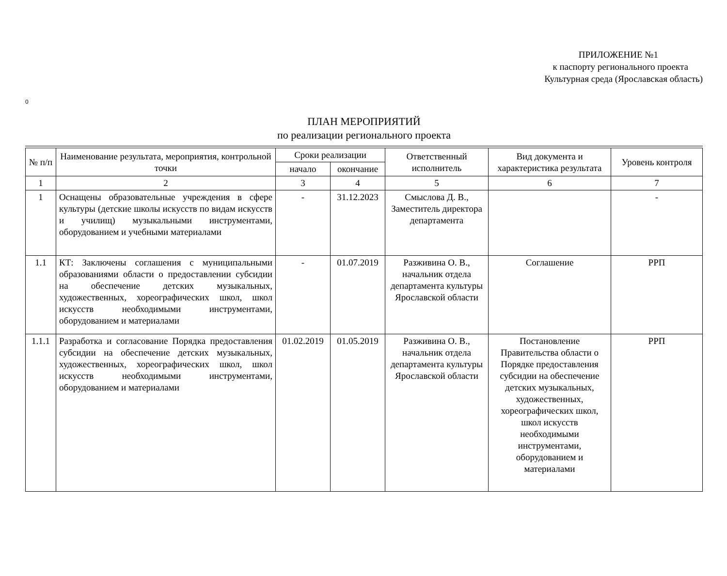ПРИЛОЖЕНИЕ №1
к паспорту регионального проекта
Культурная среда (Ярославская область)
0
ПЛАН МЕРОПРИЯТИЙ
по реализации регионального проекта
| № п/п | Наименование результата, мероприятия, контрольной точки | Сроки реализации | | Ответственный исполнитель | Вид документа и характеристика результата | Уровень контроля |
| --- | --- | --- | --- | --- | --- | --- |
| | | начало | окончание | | | |
| 1 | 2 | 3 | 4 | 5 | 6 | 7 |
| 1 | Оснащены образовательные учреждения в сфере культуры (детские школы искусств по видам искусств и училищ) музыкальными инструментами, оборудованием и учебными материалами | - | 31.12.2023 | Смыслова Д. В., Заместитель директора департамента | | - |
| 1.1 | КТ: Заключены соглашения с муниципальными образованиями области о предоставлении субсидии на обеспечение детских музыкальных, художественных, хореографических школ, школ искусств необходимыми инструментами, оборудованием и материалами | - | 01.07.2019 | Разживина О. В., начальник отдела департамента культуры Ярославской области | Соглашение | РРП |
| 1.1.1 | Разработка и согласование Порядка предоставления субсидии на обеспечение детских музыкальных, художественных, хореографических школ, школ искусств необходимыми инструментами, оборудованием и материалами | 01.02.2019 | 01.05.2019 | Разживина О. В., начальник отдела департамента культуры Ярославской области | Постановление Правительства области о Порядке предоставления субсидии на обеспечение детских музыкальных, художественных, хореографических школ, школ искусств необходимыми инструментами, оборудованием и материалами | РРП |